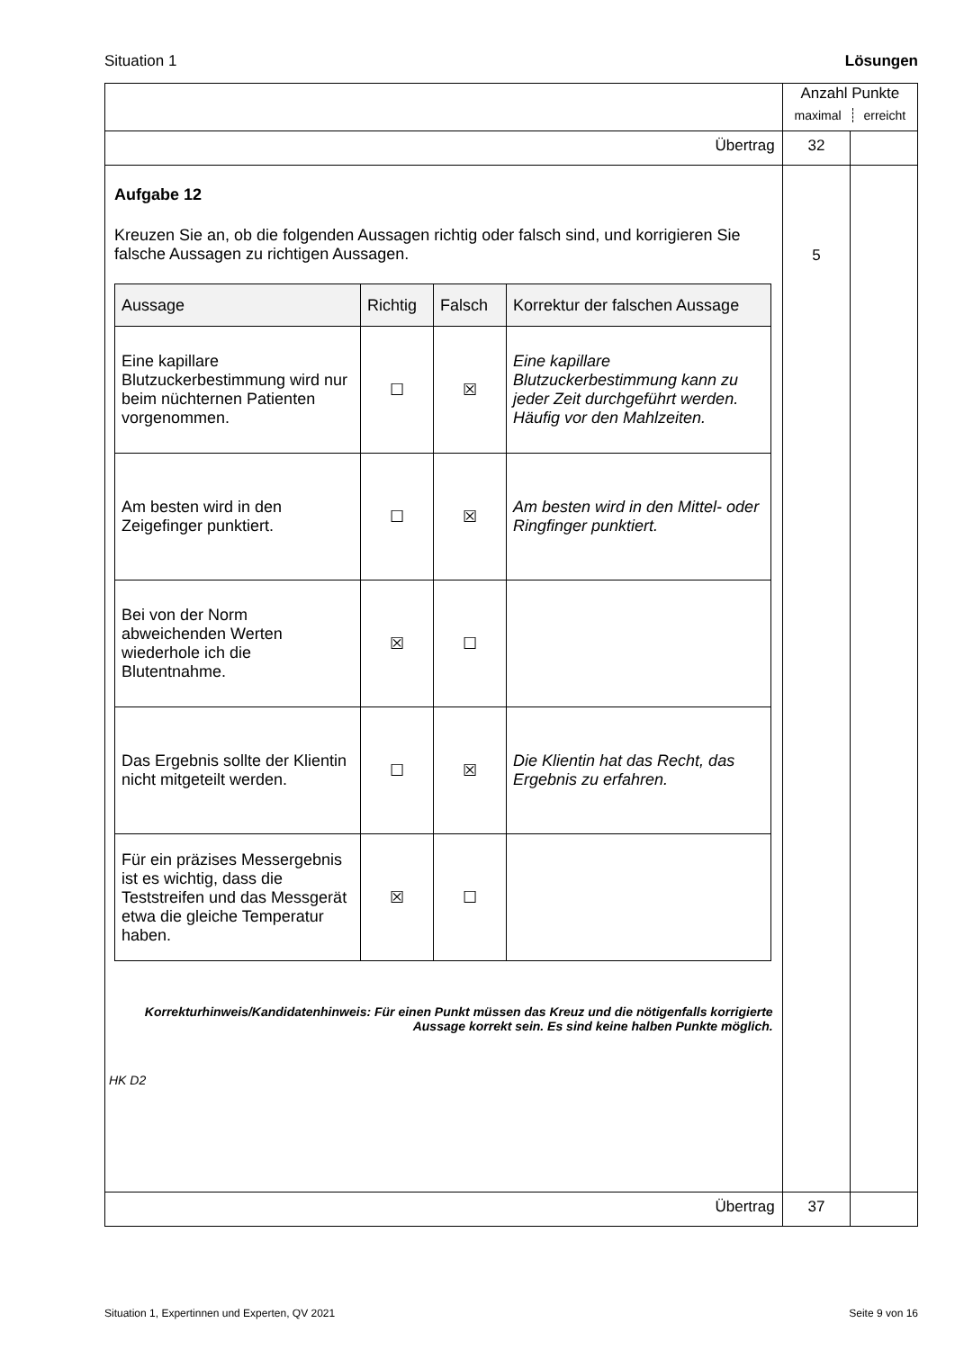Situation 1 Lösungen
| | Anzahl Punkte maximal erreicht | |
| Übertrag | 32 | |
| Aufgabe 12 Kreuzen Sie an, ob die folgenden Aussagen richtig oder falsch sind, und korrigieren Sie falsche Aussagen zu richtigen Aussagen. / Aussage / Richtig / Falsch / Korrektur der falschen Aussage / / --- / --- / --- / --- / / Eine kapillare Blutzuckerbestimmung wird nur beim nüchternen Patienten vorgenommen. / ☐ / ☒ / Eine kapillare Blutzuckerbestimmung kann zu jeder Zeit durchgeführt werden. Häufig vor den Mahlzeiten. / / Am besten wird in den Zeigefinger punktiert. / ☐ / ☒ / Am besten wird in den Mittel- oder Ringfinger punktiert. / / Bei von der Norm abweichenden Werten wiederhole ich die Blutentnahme. / ☒ / ☐ / / / Das Ergebnis sollte der Klientin nicht mitgeteilt werden. / ☐ / ☒ / Die Klientin hat das Recht, das Ergebnis zu erfahren. / / Für ein präzises Messergebnis ist es wichtig, dass die Teststreifen und das Messgerät etwa die gleiche Temperatur haben. / ☒ / ☐ / / Korrekturhinweis/Kandidatenhinweis: Für einen Punkt müssen das Kreuz und die nötigenfalls korrigierte Aussage korrekt sein. Es sind keine halben Punkte möglich. HK D2 | 5 | |
| Übertrag | 37 | |
Situation 1, Expertinnen und Experten, QV 2021 Seite 9 von 16